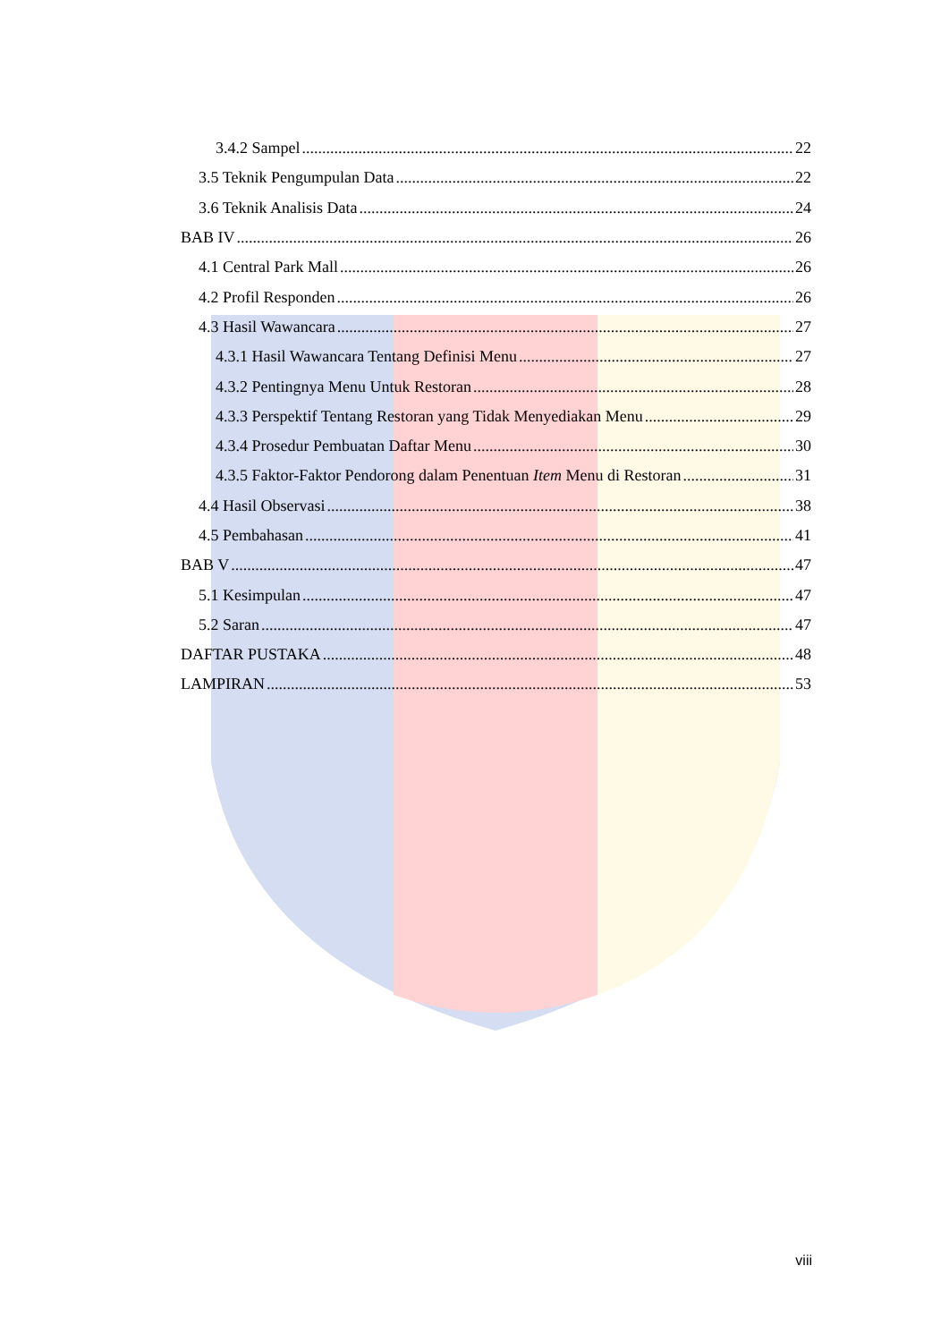3.4.2 Sampel 22
3.5 Teknik Pengumpulan Data 22
3.6 Teknik Analisis Data 24
BAB IV 26
4.1 Central Park Mall 26
4.2 Profil Responden 26
4.3 Hasil Wawancara 27
4.3.1 Hasil Wawancara Tentang Definisi Menu 27
4.3.2 Pentingnya Menu Untuk Restoran 28
4.3.3 Perspektif Tentang Restoran yang Tidak Menyediakan Menu 29
4.3.4 Prosedur Pembuatan Daftar Menu 30
4.3.5 Faktor-Faktor Pendorong dalam Penentuan Item Menu di Restoran 31
4.4 Hasil Observasi 38
4.5 Pembahasan 41
BAB V 47
5.1 Kesimpulan 47
5.2 Saran 47
DAFTAR PUSTAKA 48
LAMPIRAN 53
viii